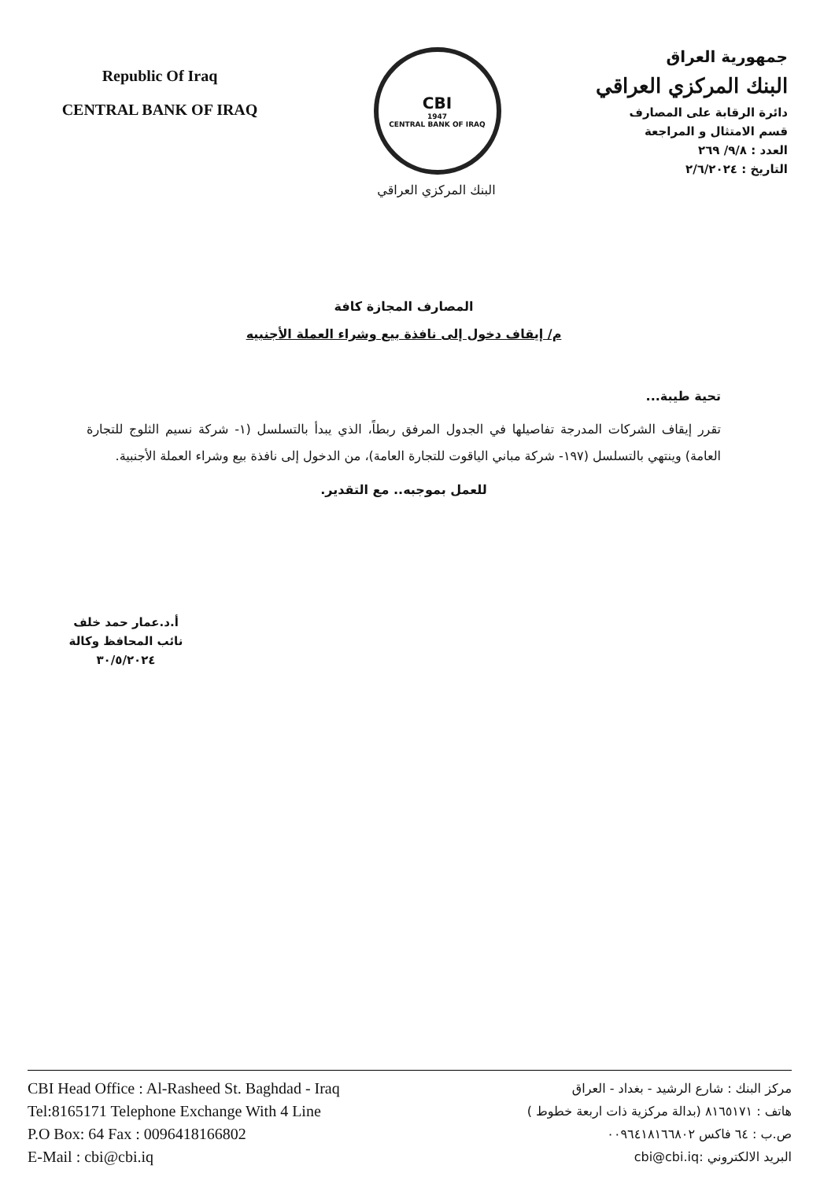Republic Of Iraq
CENTRAL BANK OF IRAQ
CBI
1947
CENTRAL BANK OF IRAQ
البنك المركزي العراقي
جمهورية العراق
البنك المركزي العراقي
دائرة الرقابة على المصارف
قسم الامتثال و المراجعة
العدد : ٩/٨/ ٢٦٩
التاريخ : ٢/٦/٢٠٢٤
المصارف المجازة كافة
م/ إيقاف دخول إلى نافذة بيع وشراء العملة الأجنبيه
تحية طيبة...
تقرر إيقاف الشركات المدرجة تفاصيلها في الجدول المرفق ربطاً، الذي يبدأ بالتسلسل (١- شركة نسيم الثلوج للتجارة العامة) وينتهي بالتسلسل (١٩٧- شركة مباني الياقوت للتجارة العامة)، من الدخول إلى نافذة بيع وشراء العملة الأجنبية.
للعمل بموجبه.. مع التقدير.
أ.د.عمار حمد خلف
نائب المحافظ وكالة
٣٠/٥/٢٠٢٤
CBI Head Office : Al-Rasheed St. Baghdad - Iraq
Tel:8165171 Telephone Exchange With 4 Line
P.O Box: 64 Fax : 0096418166802
E-Mail : cbi@cbi.iq
مركز البنك : شارع الرشيد - بغداد - العراق
هاتف : ٨١٦٥١٧١ (بدالة مركزية ذات اربعة خطوط )
ص.ب : ٦٤ فاكس ٠٠٩٦٤١٨١٦٦٨٠٢
البريد الالكتروني :cbi@cbi.iq